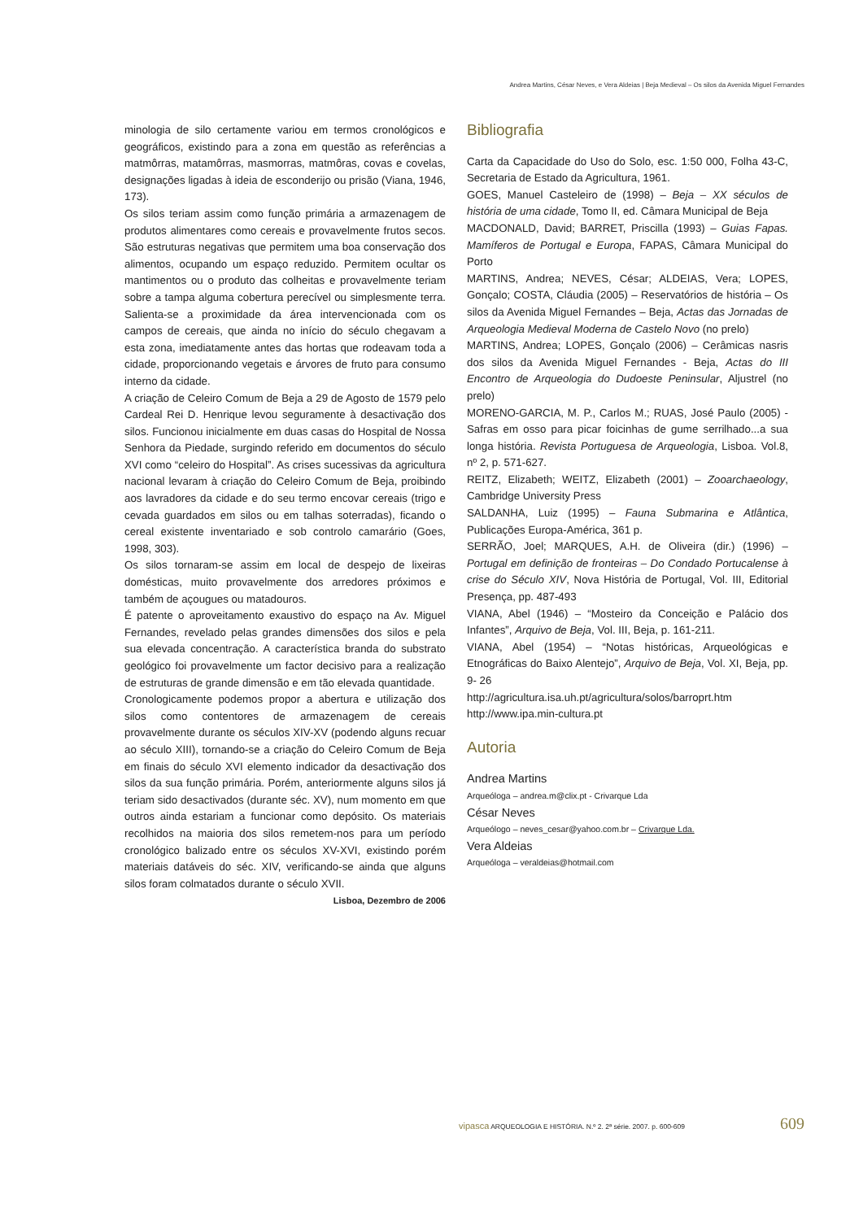Andrea Martins, César Neves, e Vera Aldeias | Beja Medieval – Os silos da Avenida Miguel Fernandes
minologia de silo certamente variou em termos cronológicos e geográficos, existindo para a zona em questão as referências a matmôrras, matamôrras, masmorras, matmôras, covas e covelas, designações ligadas à ideia de esconderijo ou prisão (Viana, 1946, 173).
Os silos teriam assim como função primária a armazenagem de produtos alimentares como cereais e provavelmente frutos secos. São estruturas negativas que permitem uma boa conservação dos alimentos, ocupando um espaço reduzido. Permitem ocultar os mantimentos ou o produto das colheitas e provavelmente teriam sobre a tampa alguma cobertura perecível ou simplesmente terra. Salienta-se a proximidade da área intervencionada com os campos de cereais, que ainda no início do século chegavam a esta zona, imediatamente antes das hortas que rodeavam toda a cidade, proporcionando vegetais e árvores de fruto para consumo interno da cidade.
A criação de Celeiro Comum de Beja a 29 de Agosto de 1579 pelo Cardeal Rei D. Henrique levou seguramente à desactivação dos silos. Funcionou inicialmente em duas casas do Hospital de Nossa Senhora da Piedade, surgindo referido em documentos do século XVI como “celeiro do Hospital”. As crises sucessivas da agricultura nacional levaram à criação do Celeiro Comum de Beja, proibindo aos lavradores da cidade e do seu termo encovar cereais (trigo e cevada guardados em silos ou em talhas soterradas), ficando o cereal existente inventariado e sob controlo camarário (Goes, 1998, 303).
Os silos tornaram-se assim em local de despejo de lixeiras domésticas, muito provavelmente dos arredores próximos e também de açougues ou matadouros.
É patente o aproveitamento exaustivo do espaço na Av. Miguel Fernandes, revelado pelas grandes dimensões dos silos e pela sua elevada concentração. A característica branda do substrato geológico foi provavelmente um factor decisivo para a realização de estruturas de grande dimensão e em tão elevada quantidade.
Cronologicamente podemos propor a abertura e utilização dos silos como contentores de armazenagem de cereais provavelmente durante os séculos XIV-XV (podendo alguns recuar ao século XIII), tornando-se a criação do Celeiro Comum de Beja em finais do século XVI elemento indicador da desactivação dos silos da sua função primária. Porém, anteriormente alguns silos já teriam sido desactivados (durante séc. XV), num momento em que outros ainda estariam a funcionar como depósito. Os materiais recolhidos na maioria dos silos remetem-nos para um período cronológico balizado entre os séculos XV-XVI, existindo porém materiais datáveis do séc. XIV, verificando-se ainda que alguns silos foram colmatados durante o século XVII.
Lisboa, Dezembro de 2006
Bibliografia
Carta da Capacidade do Uso do Solo, esc. 1:50 000, Folha 43-C, Secretaria de Estado da Agricultura, 1961.
GOES, Manuel Casteleiro de (1998) – Beja – XX séculos de história de uma cidade, Tomo II, ed. Câmara Municipal de Beja
MACDONALD, David; BARRET, Priscilla (1993) – Guias Fapas. Mamíferos de Portugal e Europa, FAPAS, Câmara Municipal do Porto
MARTINS, Andrea; NEVES, César; ALDEIAS, Vera; LOPES, Gonçalo; COSTA, Cláudia (2005) – Reservatórios de história – Os silos da Avenida Miguel Fernandes – Beja, Actas das Jornadas de Arqueologia Medieval Moderna de Castelo Novo (no prelo)
MARTINS, Andrea; LOPES, Gonçalo (2006) – Cerâmicas nasris dos silos da Avenida Miguel Fernandes - Beja, Actas do III Encontro de Arqueologia do Dudoeste Peninsular, Aljustrel (no prelo)
MORENO-GARCIA, M. P., Carlos M.; RUAS, José Paulo (2005) - Safras em osso para picar foicinhas de gume serrilhado...a sua longa história. Revista Portuguesa de Arqueologia, Lisboa. Vol.8, nº 2, p. 571-627.
REITZ, Elizabeth; WEITZ, Elizabeth (2001) – Zooarchaeology, Cambridge University Press
SALDANHA, Luiz (1995) – Fauna Submarina e Atlântica, Publicações Europa-América, 361 p.
SERRÃO, Joel; MARQUES, A.H. de Oliveira (dir.) (1996) – Portugal em definição de fronteiras – Do Condado Portucalense à crise do Século XIV, Nova História de Portugal, Vol. III, Editorial Presença, pp. 487-493
VIANA, Abel (1946) – “Mosteiro da Conceição e Palácio dos Infantes”, Arquivo de Beja, Vol. III, Beja, p. 161-211.
VIANA, Abel (1954) – “Notas históricas, Arqueológicas e Etnográficas do Baixo Alentejo”, Arquivo de Beja, Vol. XI, Beja, pp. 9- 26
http://agricultura.isa.uh.pt/agricultura/solos/barroprt.htm
http://www.ipa.min-cultura.pt
Autoria
Andrea Martins
Arqueóloga – andrea.m@clix.pt - Crivarque Lda
César Neves
Arqueólogo – neves_cesar@yahoo.com.br – Crivarque Lda.
Vera Aldeias
Arqueóloga – veraldeias@hotmail.com
vipasca ARQUEOLOGIA E HISTÓRIA. N.º 2. 2ª série. 2007. p. 600-609 609